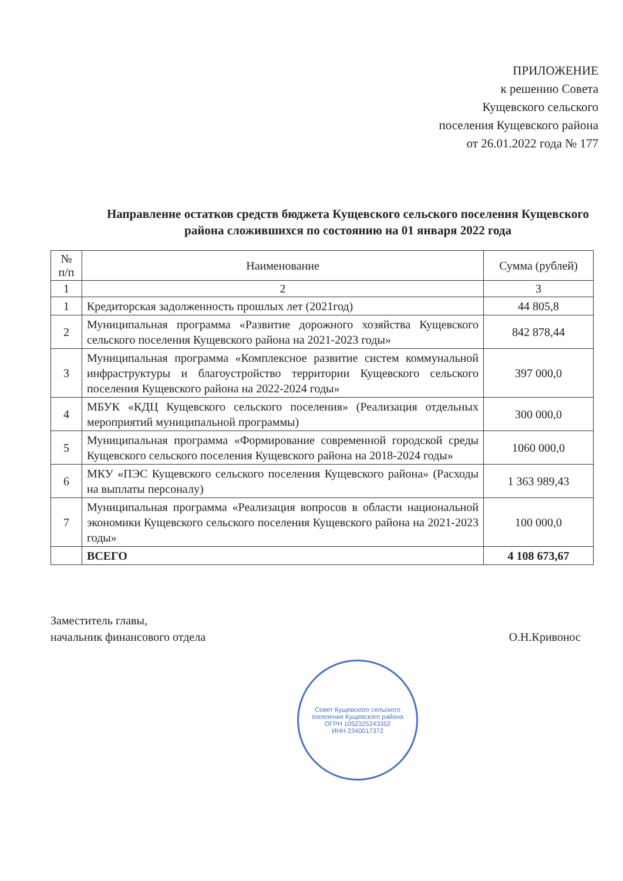ПРИЛОЖЕНИЕ
к решению Совета
Кущевского сельского
поселения Кущевского района
от 26.01.2022 года № 177
Направление остатков средств бюджета Кущевского сельского поселения Кущевского района сложившихся по состоянию на 01 января 2022 года
| № п/п | Наименование | Сумма (рублей) |
| --- | --- | --- |
| 1 | 2 | 3 |
| 1 | Кредиторская задолженность прошлых лет (2021год) | 44 805,8 |
| 2 | Муниципальная программа «Развитие дорожного хозяйства Кущевского сельского поселения Кущевского района на 2021-2023 годы» | 842 878,44 |
| 3 | Муниципальная программа «Комплексное развитие систем коммунальной инфраструктуры и благоустройство территории Кущевского сельского поселения Кущевского района на 2022-2024 годы» | 397 000,0 |
| 4 | МБУК «КДЦ Кущевского сельского поселения» (Реализация отдельных мероприятий муниципальной программы) | 300 000,0 |
| 5 | Муниципальная программа «Формирование современной городской среды Кущевского сельского поселения Кущевского района на 2018-2024 годы» | 1060 000,0 |
| 6 | МКУ «ПЭС Кущевского сельского поселения Кущевского района» (Расходы на выплаты персоналу) | 1 363 989,43 |
| 7 | Муниципальная программа «Реализация вопросов в области национальной экономики Кущевского сельского поселения Кущевского района на 2021-2023 годы» | 100 000,0 |
| | ВСЕГО | 4 108 673,67 |
Заместитель главы,
начальник финансового отдела
О.Н.Кривонос
Совет Кущевского сельского поселения Кущевского района
ОГРН 1052325243352
ИНН 2340017372